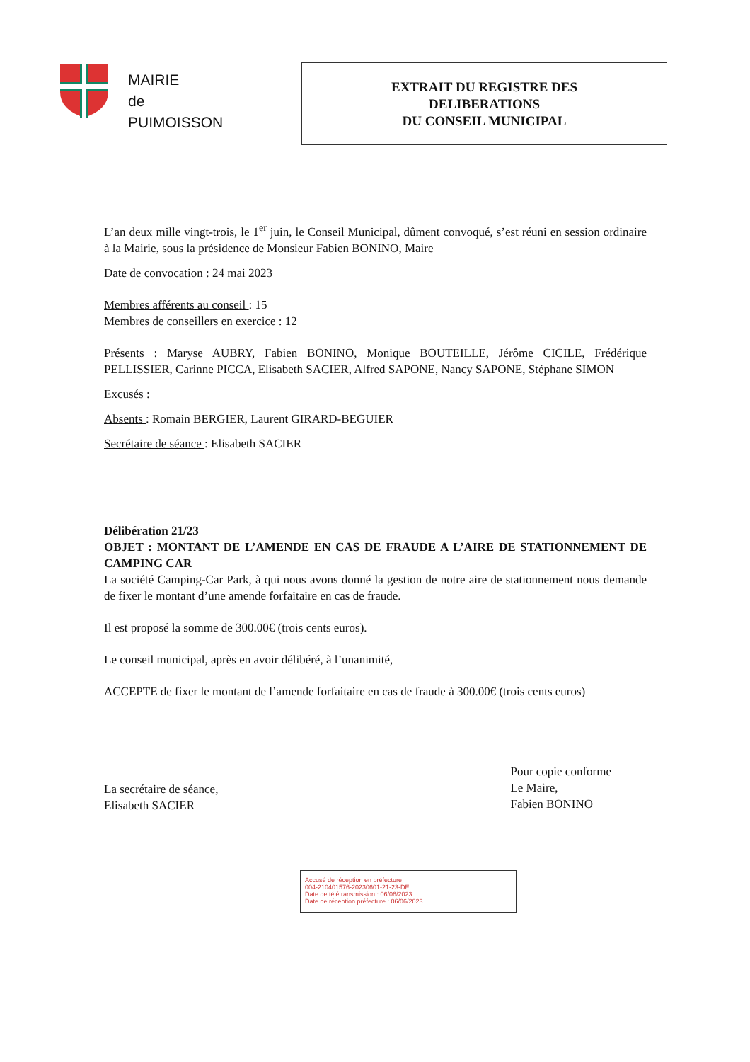MAIRIE
de
PUIMOISSON
EXTRAIT DU REGISTRE DES
DELIBERATIONS
DU CONSEIL MUNICIPAL
L’an deux mille vingt-trois, le 1<sup>er</sup> juin, le Conseil Municipal, dûment convoqué, s’est réuni en session ordinaire à la Mairie, sous la présidence de Monsieur Fabien BONINO, Maire
Date de convocation : 24 mai 2023
Membres afférents au conseil : 15
Membres de conseillers en exercice : 12
Présents : Maryse AUBRY, Fabien BONINO, Monique BOUTEILLE, Jérôme CICILE, Frédérique PELLISSIER, Carinne PICCA, Elisabeth SACIER, Alfred SAPONE, Nancy SAPONE, Stéphane SIMON
Excusés :
Absents : Romain BERGIER, Laurent GIRARD-BEGUIER
Secrétaire de séance : Elisabeth SACIER
Délibération 21/23
OBJET : MONTANT DE L’AMENDE EN CAS DE FRAUDE A L’AIRE DE STATIONNEMENT DE CAMPING CAR
La société Camping-Car Park, à qui nous avons donné la gestion de notre aire de stationnement nous demande de fixer le montant d’une amende forfaitaire en cas de fraude.
Il est proposé la somme de 300.00€ (trois cents euros).
Le conseil municipal, après en avoir délibéré, à l’unanimité,
ACCEPTE de fixer le montant de l’amende forfaitaire en cas de fraude à 300.00€ (trois cents euros)
La secrétaire de séance,
Elisabeth SACIER
Pour copie conforme
Le Maire,
Fabien BONINO
Accusé de réception en préfecture
004-210401576-20230601-21-23-DE
Date de télétransmission : 06/06/2023
Date de réception préfecture : 06/06/2023